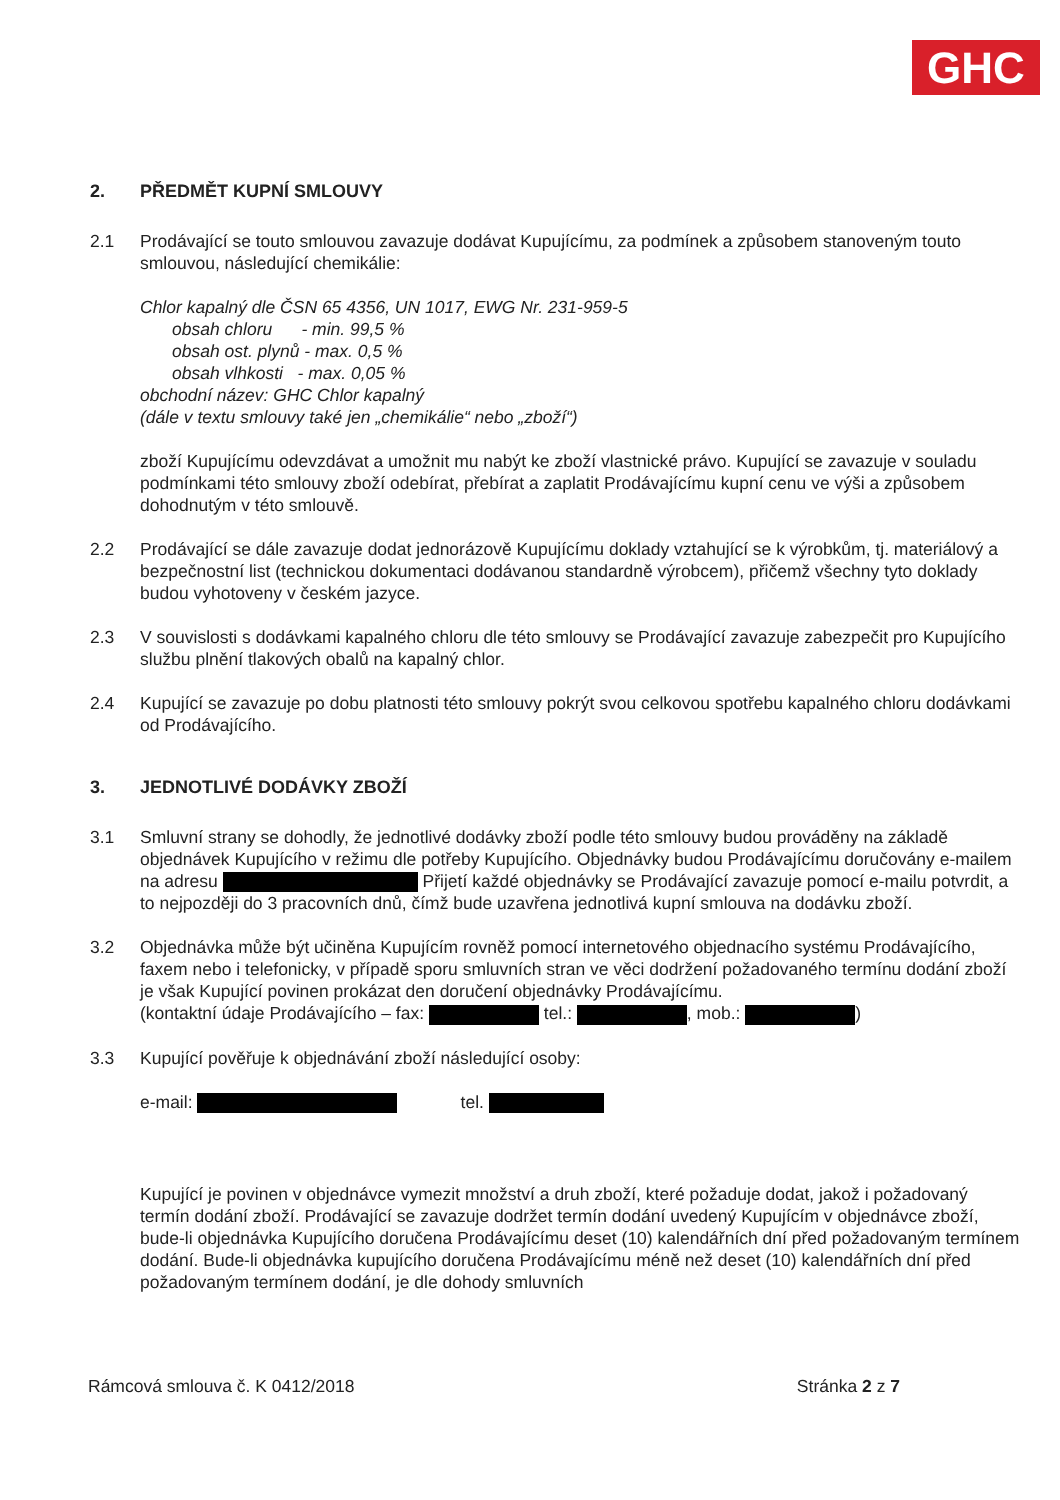GHC
2. PŘEDMĚT KUPNÍ SMLOUVY
2.1 Prodávající se touto smlouvou zavazuje dodávat Kupujícímu, za podmínek a způsobem stanoveným touto smlouvou, následující chemikálie:
Chlor kapalný dle ČSN 65 4356, UN 1017, EWG Nr. 231-959-5
obsah chloru - min. 99,5 %
obsah ost. plynů - max. 0,5 %
obsah vlhkosti - max. 0,05 %
obchodní název: GHC Chlor kapalný
(dále v textu smlouvy také jen „chemikálie“ nebo „zboží“)
zboží Kupujícímu odevzdávat a umožnit mu nabýt ke zboží vlastnické právo. Kupující se zavazuje v souladu podmínkami této smlouvy zboží odebírat, přebírat a zaplatit Prodávajícímu kupní cenu ve výši a způsobem dohodnutým v této smlouvě.
2.2 Prodávající se dále zavazuje dodat jednorázově Kupujícímu doklady vztahující se k výrobkům, tj. materiálový a bezpečnostní list (technickou dokumentaci dodávanou standardně výrobcem), přičemž všechny tyto doklady budou vyhotoveny v českém jazyce.
2.3 V souvislosti s dodávkami kapalného chloru dle této smlouvy se Prodávající zavazuje zabezpečit pro Kupujícího službu plnění tlakových obalů na kapalný chlor.
2.4 Kupující se zavazuje po dobu platnosti této smlouvy pokrýt svou celkovou spotřebu kapalného chloru dodávkami od Prodávajícího.
3. JEDNOTLIVÉ DODÁVKY ZBOŽÍ
3.1 Smluvní strany se dohodly, že jednotlivé dodávky zboží podle této smlouvy budou prováděny na základě objednávek Kupujícího v režimu dle potřeby Kupujícího. Objednávky budou Prodávajícímu doručovány e-mailem na adresu Přijetí každé objednávky se Prodávající zavazuje pomocí e-mailu potvrdit, a to nejpozději do 3 pracovních dnů, čímž bude uzavřena jednotlivá kupní smlouva na dodávku zboží.
3.2 Objednávka může být učiněna Kupujícím rovněž pomocí internetového objednacího systému Prodávajícího, faxem nebo i telefonicky, v případě sporu smluvních stran ve věci dodržení požadovaného termínu dodání zboží je však Kupující povinen prokázat den doručení objednávky Prodávajícímu.
(kontaktní údaje Prodávajícího – fax: tel.: , mob.: )
3.3 Kupující pověřuje k objednávání zboží následující osoby:
e-mail: tel.
Kupující je povinen v objednávce vymezit množství a druh zboží, které požaduje dodat, jakož i požadovaný termín dodání zboží. Prodávající se zavazuje dodržet termín dodání uvedený Kupujícím v objednávce zboží, bude-li objednávka Kupujícího doručena Prodávajícímu deset (10) kalendářních dní před požadovaným termínem dodání. Bude-li objednávka kupujícího doručena Prodávajícímu méně než deset (10) kalendářních dní před požadovaným termínem dodání, je dle dohody smluvních
Rámcová smlouva č. K 0412/2018 Stránka 2 z 7